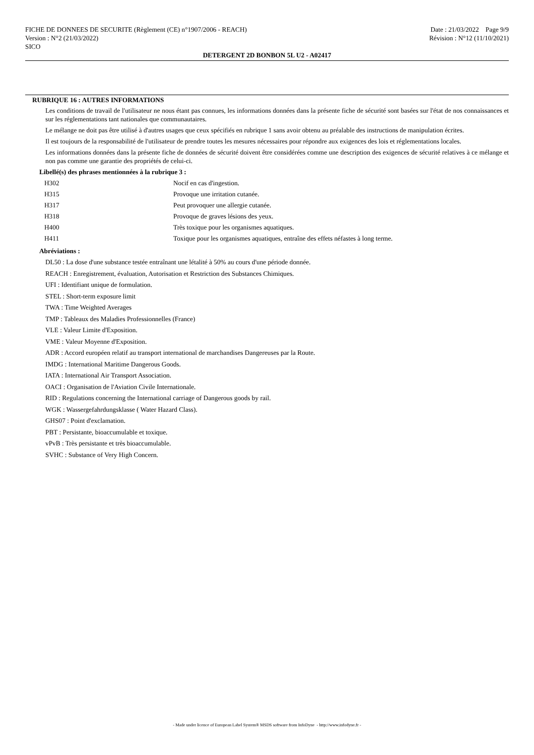FICHE DE DONNEES DE SECURITE (Règlement (CE) n°1907/2006 - REACH) Date : 21/03/2022 Page 9/9
Version : N°2 (21/03/2022) Révision : N°12 (11/10/2021)
SICO
DETERGENT 2D BONBON 5L U2 - A02417
RUBRIQUE 16 : AUTRES INFORMATIONS
Les conditions de travail de l'utilisateur ne nous étant pas connues, les informations données dans la présente fiche de sécurité sont basées sur l'état de nos connaissances et sur les réglementations tant nationales que communautaires.
Le mélange ne doit pas être utilisé à d'autres usages que ceux spécifiés en rubrique 1 sans avoir obtenu au préalable des instructions de manipulation écrites.
Il est toujours de la responsabilité de l'utilisateur de prendre toutes les mesures nécessaires pour répondre aux exigences des lois et réglementations locales.
Les informations données dans la présente fiche de données de sécurité doivent être considérées comme une description des exigences de sécurité relatives à ce mélange et non pas comme une garantie des propriétés de celui-ci.
Libellé(s) des phrases mentionnées à la rubrique 3 :
| H302 | Nocif en cas d'ingestion. |
| H315 | Provoque une irritation cutanée. |
| H317 | Peut provoquer une allergie cutanée. |
| H318 | Provoque de graves lésions des yeux. |
| H400 | Très toxique pour les organismes aquatiques. |
| H411 | Toxique pour les organismes aquatiques, entraîne des effets néfastes à long terme. |
Abréviations :
DL50 : La dose d'une substance testée entraînant une létalité à 50% au cours d'une période donnée.
REACH : Enregistrement, évaluation, Autorisation et Restriction des Substances Chimiques.
UFI : Identifiant unique de formulation.
STEL : Short-term exposure limit
TWA : Time Weighted Averages
TMP : Tableaux des Maladies Professionnelles (France)
VLE : Valeur Limite d'Exposition.
VME : Valeur Moyenne d'Exposition.
ADR : Accord européen relatif au transport international de marchandises Dangereuses par la Route.
IMDG : International Maritime Dangerous Goods.
IATA : International Air Transport Association.
OACI : Organisation de l'Aviation Civile Internationale.
RID : Regulations concerning the International carriage of Dangerous goods by rail.
WGK : Wassergefahrdungsklasse ( Water Hazard Class).
GHS07 : Point d'exclamation.
PBT : Persistante, bioaccumulable et toxique.
vPvB : Très persistante et très bioaccumulable.
SVHC : Substance of Very High Concern.
- Made under licence of European Label System® MSDS software from InfoDyne - http://www.infodyne.fr -